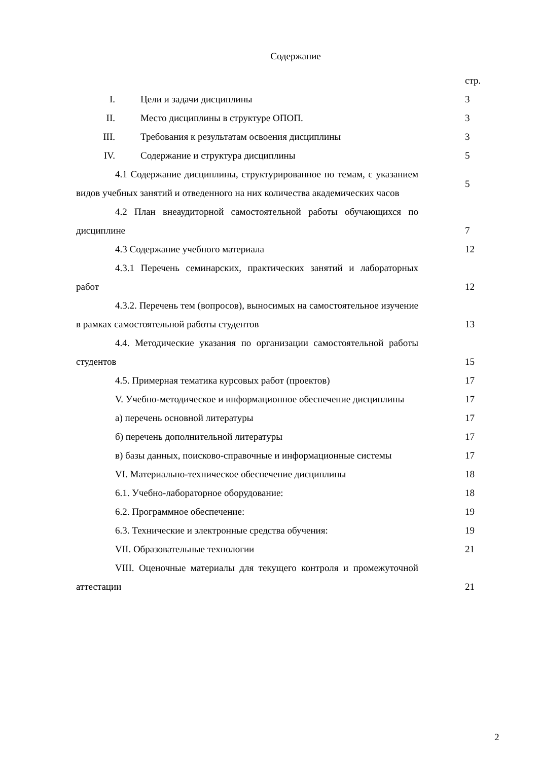Содержание
| | стр. |
| I. Цели и задачи дисциплины | 3 |
| II. Место дисциплины в структуре ОПОП. | 3 |
| III. Требования к результатам освоения дисциплины | 3 |
| IV. Содержание и структура дисциплины | 5 |
| 4.1 Содержание дисциплины, структурированное по темам, с указанием видов учебных занятий и отведенного на них количества академических часов | 5 |
| 4.2 План внеаудиторной самостоятельной работы обучающихся по дисциплине | 7 |
| 4.3 Содержание учебного материала | 12 |
| 4.3.1 Перечень семинарских, практических занятий и лабораторных работ | 12 |
| 4.3.2. Перечень тем (вопросов), выносимых на самостоятельное изучение в рамках самостоятельной работы студентов | 13 |
| 4.4. Методические указания по организации самостоятельной работы студентов | 15 |
| 4.5. Примерная тематика курсовых работ (проектов) | 17 |
| V. Учебно-методическое и информационное обеспечение дисциплины | 17 |
| а) перечень основной литературы | 17 |
| б) перечень дополнительной литературы | 17 |
| в) базы данных, поисково-справочные и информационные системы | 17 |
| VI. Материально-техническое обеспечение дисциплины | 18 |
| 6.1. Учебно-лабораторное оборудование: | 18 |
| 6.2. Программное обеспечение: | 19 |
| 6.3. Технические и электронные средства обучения: | 19 |
| VII. Образовательные технологии | 21 |
| VIII. Оценочные материалы для текущего контроля и промежуточной аттестации | 21 |
2